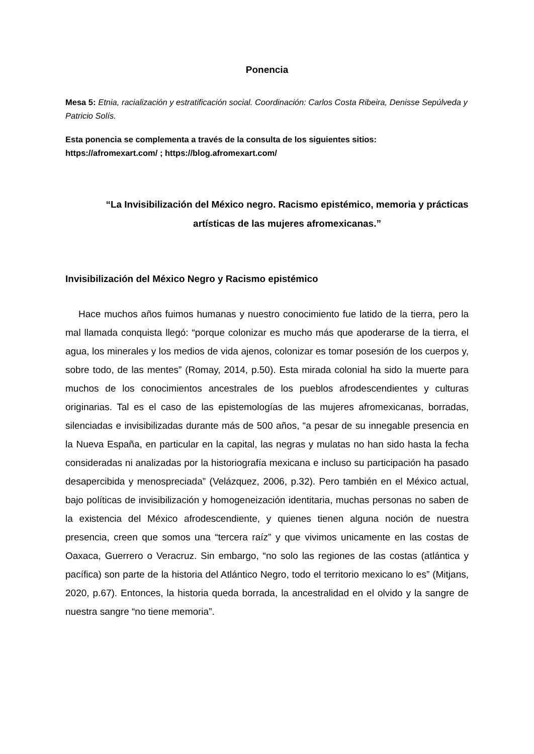Ponencia
Mesa 5: Etnia, racialización y estratificación social. Coordinación: Carlos Costa Ribeira, Denisse Sepúlveda y Patricio Solís.
Esta ponencia se complementa a través de la consulta de los siguientes sitios: https://afromexart.com/ ; https://blog.afromexart.com/
“La Invisibilización del México negro. Racismo epistémico, memoria y prácticas artísticas de las mujeres afromexicanas.”
Invisibilización del México Negro y Racismo epistémico
Hace muchos años fuimos humanas y nuestro conocimiento fue latido de la tierra, pero la mal llamada conquista llegó: “porque colonizar es mucho más que apoderarse de la tierra, el agua, los minerales y los medios de vida ajenos, colonizar es tomar posesión de los cuerpos y, sobre todo, de las mentes” (Romay, 2014, p.50). Esta mirada colonial ha sido la muerte para muchos de los conocimientos ancestrales de los pueblos afrodescendientes y culturas originarias. Tal es el caso de las epistemologías de las mujeres afromexicanas, borradas, silenciadas e invisibilizadas durante más de 500 años, “a pesar de su innegable presencia en la Nueva España, en particular en la capital, las negras y mulatas no han sido hasta la fecha consideradas ni analizadas por la historiografía mexicana e incluso su participación ha pasado desapercibida y menospreciada” (Velázquez, 2006, p.32). Pero también en el México actual, bajo políticas de invisibilización y homogeneización identitaria, muchas personas no saben de la existencia del México afrodescendiente, y quienes tienen alguna noción de nuestra presencia, creen que somos una “tercera raíz” y que vivimos unicamente en las costas de Oaxaca, Guerrero o Veracruz. Sin embargo, “no solo las regiones de las costas (atlántica y pacífica) son parte de la historia del Atlántico Negro, todo el territorio mexicano lo es” (Mitjans, 2020, p.67). Entonces, la historia queda borrada, la ancestralidad en el olvido y la sangre de nuestra sangre “no tiene memoria”.